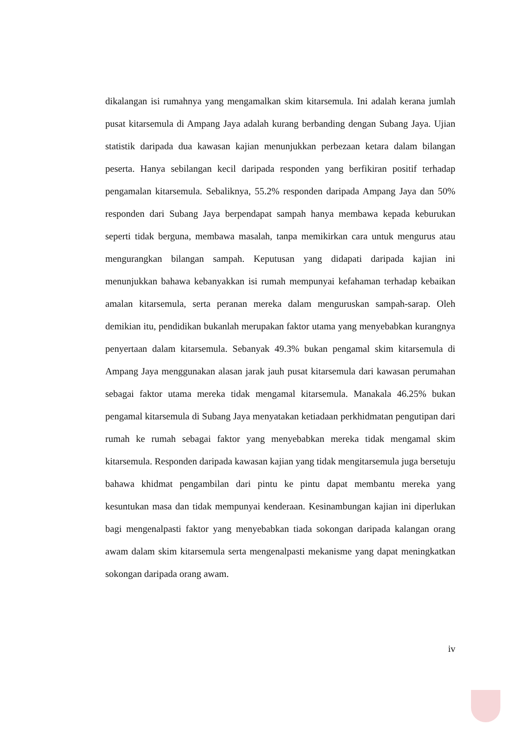dikalangan isi rumahnya yang mengamalkan skim kitarsemula. Ini adalah kerana jumlah pusat kitarsemula di Ampang Jaya adalah kurang berbanding dengan Subang Jaya. Ujian statistik daripada dua kawasan kajian menunjukkan perbezaan ketara dalam bilangan peserta. Hanya sebilangan kecil daripada responden yang berfikiran positif terhadap pengamalan kitarsemula. Sebaliknya, 55.2% responden daripada Ampang Jaya dan 50% responden dari Subang Jaya berpendapat sampah hanya membawa kepada keburukan seperti tidak berguna, membawa masalah, tanpa memikirkan cara untuk mengurus atau mengurangkan bilangan sampah. Keputusan yang didapati daripada kajian ini menunjukkan bahawa kebanyakkan isi rumah mempunyai kefahaman terhadap kebaikan amalan kitarsemula, serta peranan mereka dalam menguruskan sampah-sarap. Oleh demikian itu, pendidikan bukanlah merupakan faktor utama yang menyebabkan kurangnya penyertaan dalam kitarsemula. Sebanyak 49.3% bukan pengamal skim kitarsemula di Ampang Jaya menggunakan alasan jarak jauh pusat kitarsemula dari kawasan perumahan sebagai faktor utama mereka tidak mengamal kitarsemula. Manakala 46.25% bukan pengamal kitarsemula di Subang Jaya menyatakan ketiadaan perkhidmatan pengutipan dari rumah ke rumah sebagai faktor yang menyebabkan mereka tidak mengamal skim kitarsemula. Responden daripada kawasan kajian yang tidak mengitarsemula juga bersetuju bahawa khidmat pengambilan dari pintu ke pintu dapat membantu mereka yang kesuntukan masa dan tidak mempunyai kenderaan. Kesinambungan kajian ini diperlukan bagi mengenalpasti faktor yang menyebabkan tiada sokongan daripada kalangan orang awam dalam skim kitarsemula serta mengenalpasti mekanisme yang dapat meningkatkan sokongan daripada orang awam.
iv